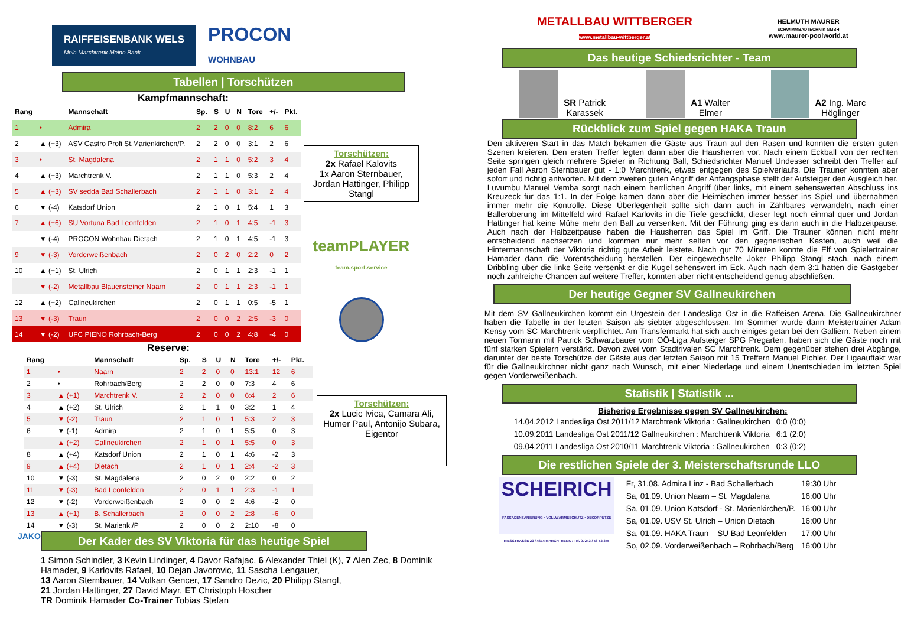RAIFFEISENBANK WELS
Mein Marchtrenk Meine Bank
PROCON
WOHNBAU
Tabellen | Torschützen
Kampfmannschaft:
| Rang | | Mannschaft | Sp. | S | U | N | Tore | +/- | Pkt. |
| --- | --- | --- | --- | --- | --- | --- | --- | --- | --- |
| 1 | • | Admira | 2 | 2 | 0 | 0 | 8:2 | 6 | 6 |
| 2 | ▲ (+3) | ASV Gastro Profi St.Marienkirchen/P. | 2 | 2 | 0 | 0 | 3:1 | 2 | 6 |
| 3 | • | St. Magdalena | 2 | 1 | 1 | 0 | 5:2 | 3 | 4 |
| 4 | ▲ (+3) | Marchtrenk V. | 2 | 1 | 1 | 0 | 5:3 | 2 | 4 |
| 5 | ▲ (+3) | SV sedda Bad Schallerbach | 2 | 1 | 1 | 0 | 3:1 | 2 | 4 |
| 6 | ▼ (-4) | Katsdorf Union | 2 | 1 | 0 | 1 | 5:4 | 1 | 3 |
| 7 | ▲ (+6) | SU Vortuna Bad Leonfelden | 2 | 1 | 0 | 1 | 4:5 | -1 | 3 |
| | ▼ (-4) | PROCON Wohnbau Dietach | 2 | 1 | 0 | 1 | 4:5 | -1 | 3 |
| 9 | ▼ (-3) | Vorderweißenbach | 2 | 0 | 2 | 0 | 2:2 | 0 | 2 |
| 10 | ▲ (+1) | St. Ulrich | 2 | 0 | 1 | 1 | 2:3 | -1 | 1 |
| | ▼ (-2) | Metallbau Blauensteiner Naarn | 2 | 0 | 1 | 1 | 2:3 | -1 | 1 |
| 12 | ▲ (+2) | Gallneukirchen | 2 | 0 | 1 | 1 | 0:5 | -5 | 1 |
| 13 | ▼ (-3) | Traun | 2 | 0 | 0 | 2 | 2:5 | -3 | 0 |
| 14 | ▼ (-2) | UFC PIENO Rohrbach-Berg | 2 | 0 | 0 | 2 | 4:8 | -4 | 0 |
Torschützen:
2x Rafael Kalovits
1x Aaron Sternbauer, Jordan Hattinger, Philipp Stangl
teamPLAYER
team.sport.service
Reserve:
| Rang | | Mannschaft | Sp. | S | U | N | Tore | +/- | Pkt. |
| --- | --- | --- | --- | --- | --- | --- | --- | --- | --- |
| 1 | • | Naarn | 2 | 2 | 0 | 0 | 13:1 | 12 | 6 |
| 2 | • | Rohrbach/Berg | 2 | 2 | 0 | 0 | 7:3 | 4 | 6 |
| 3 | ▲ (+1) | Marchtrenk V. | 2 | 2 | 0 | 0 | 6:4 | 2 | 6 |
| 4 | ▲ (+2) | St. Ulrich | 2 | 1 | 1 | 0 | 3:2 | 1 | 4 |
| 5 | ▼ (-2) | Traun | 2 | 1 | 0 | 1 | 5:3 | 2 | 3 |
| 6 | ▼ (-1) | Admira | 2 | 1 | 0 | 1 | 5:5 | 0 | 3 |
| | ▲ (+2) | Gallneukirchen | 2 | 1 | 0 | 1 | 5:5 | 0 | 3 |
| 8 | ▲ (+4) | Katsdorf Union | 2 | 1 | 0 | 1 | 4:6 | -2 | 3 |
| 9 | ▲ (+4) | Dietach | 2 | 1 | 0 | 1 | 2:4 | -2 | 3 |
| 10 | ▼ (-3) | St. Magdalena | 2 | 0 | 2 | 0 | 2:2 | 0 | 2 |
| 11 | ▼ (-3) | Bad Leonfelden | 2 | 0 | 1 | 1 | 2:3 | -1 | 1 |
| 12 | ▼ (-2) | Vorderweißenbach | 2 | 0 | 0 | 2 | 4:6 | -2 | 0 |
| 13 | ▲ (+1) | B. Schallerbach | 2 | 0 | 0 | 2 | 2:8 | -6 | 0 |
| 14 | ▼ (-3) | St. Marienk./P | 2 | 0 | 0 | 2 | 2:10 | -8 | 0 |
Torschützen:
2x Lucic Ivica, Camara Ali, Humer Paul, Antonijo Subara, Eigentor
JAKO
Der Kader des SV Viktoria für das heutige Spiel
1 Simon Schindler, 3 Kevin Lindinger, 4 Davor Rafajac, 6 Alexander Thiel (K), 7 Alen Zec, 8 Dominik Hamader, 9 Karlovits Rafael, 10 Dejan Javorovic, 11 Sascha Lengauer,
13 Aaron Sternbauer, 14 Volkan Gencer, 17 Sandro Dezic, 20 Philipp Stangl,
21 Jordan Hattinger, 27 David Mayr, ET Christoph Hoscher
TR Dominik Hamader Co-Trainer Tobias Stefan
METALLBAU WITTBERGER
www.metallbau-wittberger.at
HELMUTH MAURER
SCHWIMMBADTECHNIK GMBH
www.maurer-poolworld.at
Das heutige Schiedsrichter - Team
SR Patrick
Karassek
A1 Walter
Elmer
A2 Ing. Marc
Höglinger
Rückblick zum Spiel gegen HAKA Traun
Den aktiveren Start in das Match bekamen die Gäste aus Traun auf den Rasen und konnten die ersten guten Szenen kreieren. Den ersten Treffer legten dann aber die Hausherren vor. Nach einem Eckball von der rechten Seite springen gleich mehrere Spieler in Richtung Ball, Schiedsrichter Manuel Undesser schreibt den Treffer auf jeden Fall Aaron Sternbauer gut - 1:0 Marchtrenk, etwas entgegen des Spielverlaufs. Die Trauner konnten aber sofort und richtig antworten. Mit dem zweiten guten Angriff der Anfangsphase stellt der Aufsteiger den Ausgleich her. Luvumbu Manuel Vemba sorgt nach einem herrlichen Angriff über links, mit einem sehenswerten Abschluss ins Kreuzeck für das 1:1. In der Folge kamen dann aber die Heimischen immer besser ins Spiel und übernahmen immer mehr die Kontrolle. Diese Überlegenheit sollte sich dann auch in Zählbares verwandeln, nach einer Balleroberung im Mittelfeld wird Rafael Karlovits in die Tiefe geschickt, dieser legt noch einmal quer und Jordan Hattinger hat keine Mühe mehr den Ball zu versenken. Mit der Führung ging es dann auch in die Halbzeitpause. Auch nach der Halbzeitpause haben die Hausherren das Spiel im Griff. Die Trauner können nicht mehr entscheidend nachsetzen und kommen nur mehr selten vor den gegnerischen Kasten, auch weil die Hintermannschaft der Viktoria richtig gute Arbeit leistete. Nach gut 70 Minuten konnte die Elf von Spielertrainer Hamader dann die Vorentscheidung herstellen. Der eingewechselte Joker Philipp Stangl stach, nach einem Dribbling über die linke Seite versenkt er die Kugel sehenswert im Eck. Auch nach dem 3:1 hatten die Gastgeber noch zahlreiche Chancen auf weitere Treffer, konnten aber nicht entscheidend genug abschließen.
Der heutige Gegner SV Gallneukirchen
Mit dem SV Gallneukirchen kommt ein Urgestein der Landesliga Ost in die Raffeisen Arena. Die Gallneukirchner haben die Tabelle in der letzten Saison als siebter abgeschlossen. Im Sommer wurde dann Meistertrainer Adam Kensy vom SC Marchtrenk verpflichtet. Am Transfermarkt hat sich auch einiges getan bei den Galliern. Neben einem neuen Tormann mit Patrick Schwarzbauer vom OÖ-Liga Aufsteiger SPG Pregarten, haben sich die Gäste noch mit fünf starken Spielern verstärkt. Davon zwei vom Stadtrivalen SC Marchtrenk. Dem gegenüber stehen drei Abgänge, darunter der beste Torschütze der Gäste aus der letzten Saison mit 15 Treffern Manuel Pichler. Der Ligaauftakt war für die Gallneukirchner nicht ganz nach Wunsch, mit einer Niederlage und einem Unentschieden im letzten Spiel gegen Vorderweißenbach.
Statistik | Statistik ...
Bisherige Ergebnisse gegen SV Gallneukirchen:
| 14.04.2012 Landesliga Ost 2011/12 Marchtrenk Viktoria : Gallneukirchen | 0:0 (0:0) |
| 10.09.2011 Landesliga Ost 2011/12 Gallneukirchen : Marchtrenk Viktoria | 6:1 (2:0) |
| 09.04.2011 Landesliga Ost 2010/11 Marchtrenk Viktoria : Gallneukirchen | 0:3 (0:2) |
Die restlichen Spiele der 3. Meisterschaftsrunde LLO
SCHEIRICH
FASSADENSANIERUNG • VOLLWÄRMESCHUTZ • DEKORPUTZE
KIESSTRASSE 23 / 4614 MARCHTRENK / Tel. 07243 / 58 52 375
| Fr, 31.08. Admira Linz - Bad Schallerbach | 19:30 Uhr |
| Sa, 01.09. Union Naarn – St. Magdalena | 16:00 Uhr |
| Sa, 01.09. Union Katsdorf - St. Marienkirchen/P. | 16:00 Uhr |
| Sa, 01.09. USV St. Ulrich – Union Dietach | 16:00 Uhr |
| Sa, 01.09. HAKA Traun – SU Bad Leonfelden | 17:00 Uhr |
| So, 02.09. Vorderweißenbach – Rohrbach/Berg | 16:00 Uhr |